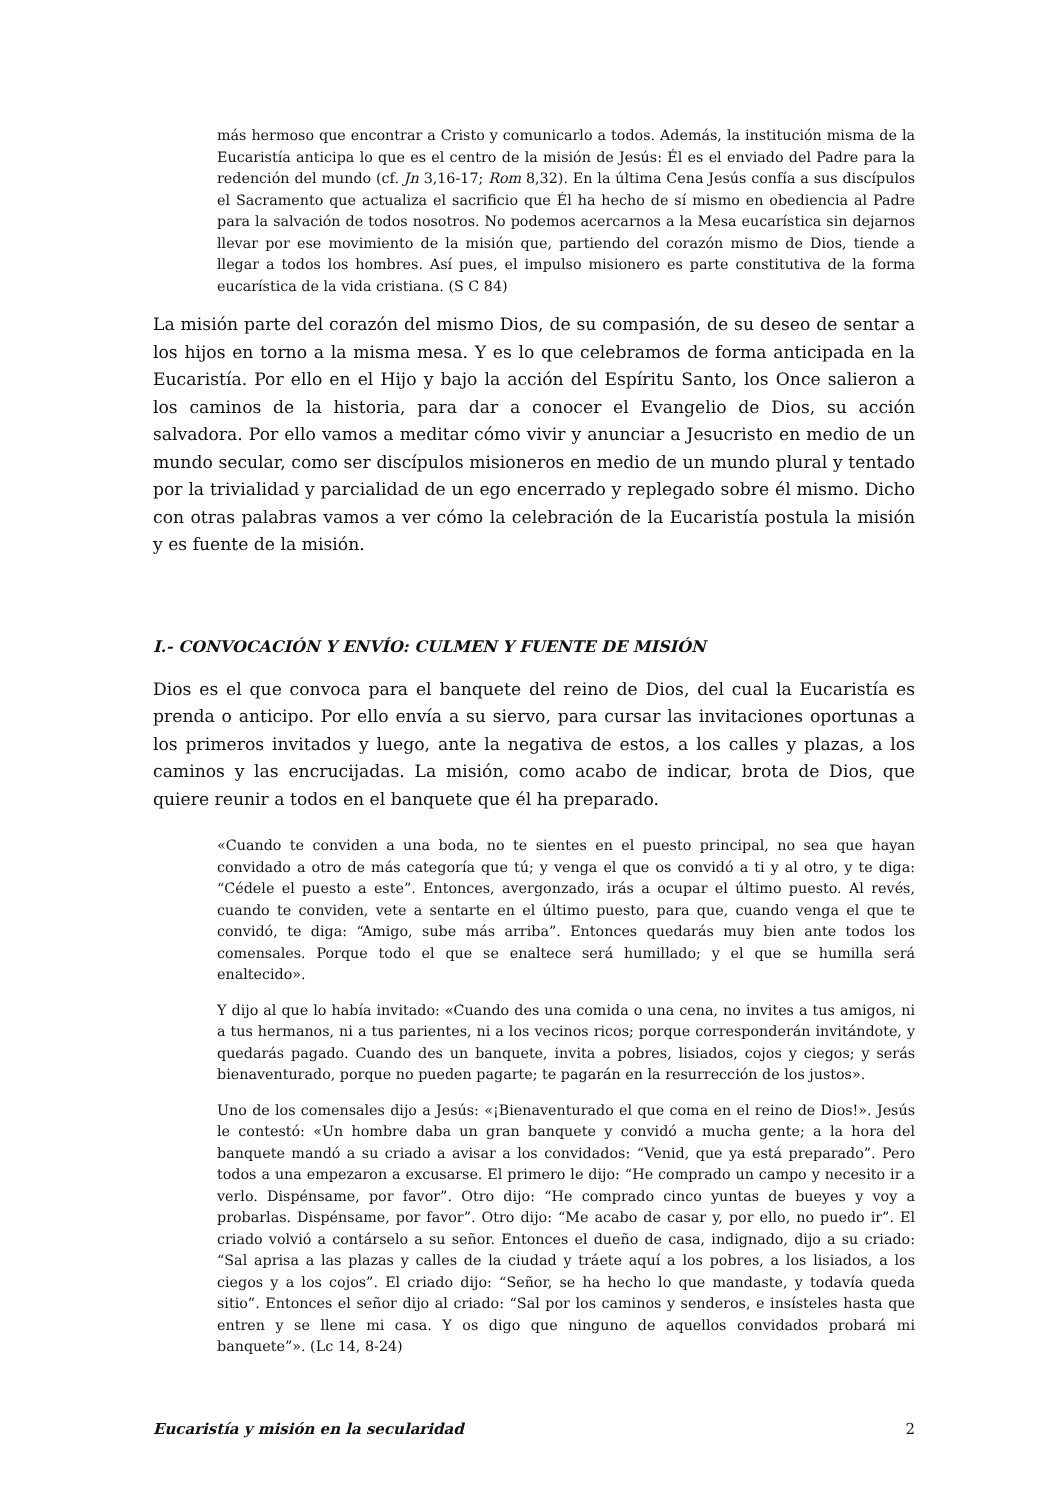más hermoso que encontrar a Cristo y comunicarlo a todos. Además, la institución misma de la Eucaristía anticipa lo que es el centro de la misión de Jesús: Él es el enviado del Padre para la redención del mundo (cf. Jn 3,16-17; Rom 8,32). En la última Cena Jesús confía a sus discípulos el Sacramento que actualiza el sacrificio que Él ha hecho de sí mismo en obediencia al Padre para la salvación de todos nosotros. No podemos acercarnos a la Mesa eucarística sin dejarnos llevar por ese movimiento de la misión que, partiendo del corazón mismo de Dios, tiende a llegar a todos los hombres. Así pues, el impulso misionero es parte constitutiva de la forma eucarística de la vida cristiana. (S C 84)
La misión parte del corazón del mismo Dios, de su compasión, de su deseo de sentar a los hijos en torno a la misma mesa. Y es lo que celebramos de forma anticipada en la Eucaristía. Por ello en el Hijo y bajo la acción del Espíritu Santo, los Once salieron a los caminos de la historia, para dar a conocer el Evangelio de Dios, su acción salvadora. Por ello vamos a meditar cómo vivir y anunciar a Jesucristo en medio de un mundo secular, como ser discípulos misioneros en medio de un mundo plural y tentado por la trivialidad y parcialidad de un ego encerrado y replegado sobre él mismo. Dicho con otras palabras vamos a ver cómo la celebración de la Eucaristía postula la misión y es fuente de la misión.
I.- CONVOCACIÓN Y ENVÍO: CULMEN Y FUENTE DE MISIÓN
Dios es el que convoca para el banquete del reino de Dios, del cual la Eucaristía es prenda o anticipo. Por ello envía a su siervo, para cursar las invitaciones oportunas a los primeros invitados y luego, ante la negativa de estos, a los calles y plazas, a los caminos y las encrucijadas. La misión, como acabo de indicar, brota de Dios, que quiere reunir a todos en el banquete que él ha preparado.
«Cuando te conviden a una boda, no te sientes en el puesto principal, no sea que hayan convidado a otro de más categoría que tú; y venga el que os convidó a ti y al otro, y te diga: “Cédele el puesto a este”. Entonces, avergonzado, irás a ocupar el último puesto. Al revés, cuando te conviden, vete a sentarte en el último puesto, para que, cuando venga el que te convidó, te diga: “Amigo, sube más arriba”. Entonces quedarás muy bien ante todos los comensales. Porque todo el que se enaltece será humillado; y el que se humilla será enaltecido».
Y dijo al que lo había invitado: «Cuando des una comida o una cena, no invites a tus amigos, ni a tus hermanos, ni a tus parientes, ni a los vecinos ricos; porque corresponderán invitándote, y quedarás pagado. Cuando des un banquete, invita a pobres, lisiados, cojos y ciegos; y serás bienaventurado, porque no pueden pagarte; te pagarán en la resurrección de los justos».
Uno de los comensales dijo a Jesús: «¡Bienaventurado el que coma en el reino de Dios!». Jesús le contestó: «Un hombre daba un gran banquete y convidó a mucha gente; a la hora del banquete mandó a su criado a avisar a los convidados: “Venid, que ya está preparado”. Pero todos a una empezaron a excusarse. El primero le dijo: “He comprado un campo y necesito ir a verlo. Dispénsame, por favor”. Otro dijo: “He comprado cinco yuntas de bueyes y voy a probarlas. Dispénsame, por favor”. Otro dijo: “Me acabo de casar y, por ello, no puedo ir”. El criado volvió a contárselo a su señor. Entonces el dueño de casa, indignado, dijo a su criado: “Sal aprisa a las plazas y calles de la ciudad y tráete aquí a los pobres, a los lisiados, a los ciegos y a los cojos”. El criado dijo: “Señor, se ha hecho lo que mandaste, y todavía queda sitio”. Entonces el señor dijo al criado: “Sal por los caminos y senderos, e insísteles hasta que entren y se llene mi casa. Y os digo que ninguno de aquellos convidados probará mi banquete”». (Lc 14, 8-24)
Eucaristía y misión en la secularidad 2